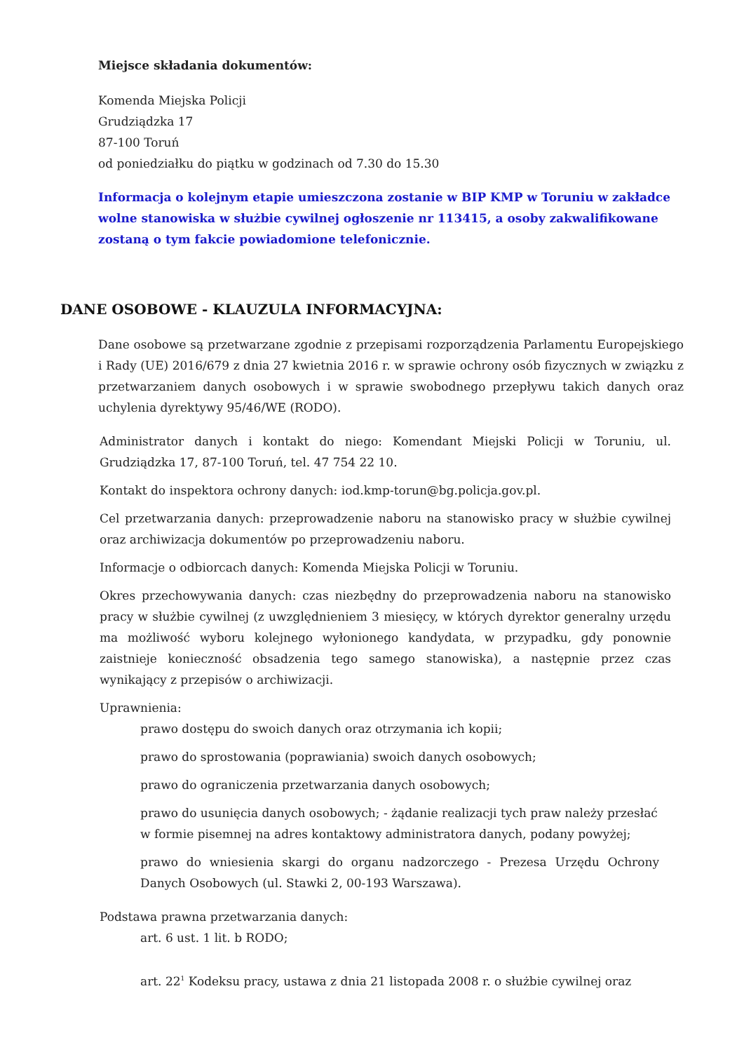Miejsce składania dokumentów:
Komenda Miejska Policji
Grudziądzka 17
87-100 Toruń
od poniedziałku do piątku w godzinach od 7.30 do 15.30
Informacja o kolejnym etapie umieszczona zostanie w BIP KMP w Toruniu w zakładce wolne stanowiska w służbie cywilnej ogłoszenie nr 113415, a osoby zakwalifikowane zostaną o tym fakcie powiadomione telefonicznie.
DANE OSOBOWE - KLAUZULA INFORMACYJNA:
Dane osobowe są przetwarzane zgodnie z przepisami rozporządzenia Parlamentu Europejskiego i Rady (UE) 2016/679 z dnia 27 kwietnia 2016 r. w sprawie ochrony osób fizycznych w związku z przetwarzaniem danych osobowych i w sprawie swobodnego przepływu takich danych oraz uchylenia dyrektywy 95/46/WE (RODO).
Administrator danych i kontakt do niego: Komendant Miejski Policji w Toruniu, ul. Grudziądzka 17, 87-100 Toruń, tel. 47 754 22 10.
Kontakt do inspektora ochrony danych: iod.kmp-torun@bg.policja.gov.pl.
Cel przetwarzania danych: przeprowadzenie naboru na stanowisko pracy w służbie cywilnej oraz archiwizacja dokumentów po przeprowadzeniu naboru.
Informacje o odbiorcach danych: Komenda Miejska Policji w Toruniu.
Okres przechowywania danych: czas niezbędny do przeprowadzenia naboru na stanowisko pracy w służbie cywilnej (z uwzględnieniem 3 miesięcy, w których dyrektor generalny urzędu ma możliwość wyboru kolejnego wyłonionego kandydata, w przypadku, gdy ponownie zaistnieje konieczność obsadzenia tego samego stanowiska), a następnie przez czas wynikający z przepisów o archiwizacji.
Uprawnienia:
prawo dostępu do swoich danych oraz otrzymania ich kopii;
prawo do sprostowania (poprawiania) swoich danych osobowych;
prawo do ograniczenia przetwarzania danych osobowych;
prawo do usunięcia danych osobowych; - żądanie realizacji tych praw należy przesłać w formie pisemnej na adres kontaktowy administratora danych, podany powyżej;
prawo do wniesienia skargi do organu nadzorczego - Prezesa Urzędu Ochrony Danych Osobowych (ul. Stawki 2, 00-193 Warszawa).
Podstawa prawna przetwarzania danych:
art. 6 ust. 1 lit. b RODO;
art. 22<sup>1</sup> Kodeksu pracy, ustawa z dnia 21 listopada 2008 r. o służbie cywilnej oraz